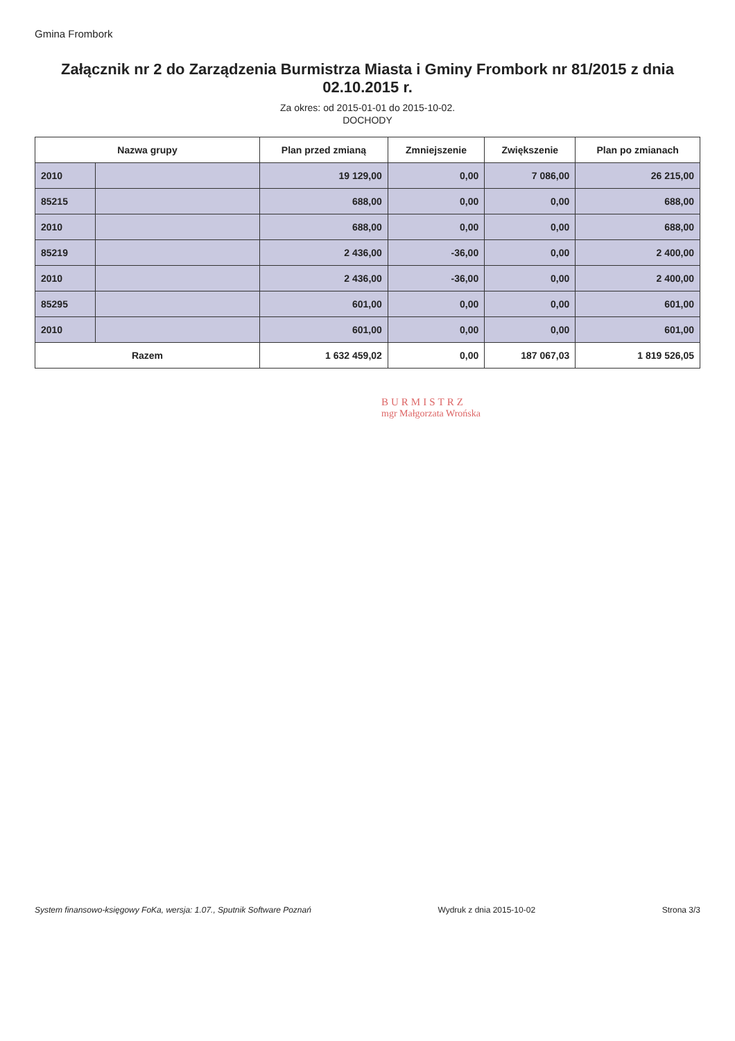Gmina Frombork
Załącznik nr 2 do Zarządzenia Burmistrza Miasta i Gminy Frombork nr 81/2015 z dnia 02.10.2015 r.
Za okres: od 2015-01-01 do 2015-10-02.
DOCHODY
| Nazwa grupy | | Plan przed zmianą | Zmniejszenie | Zwiększenie | Plan po zmianach |
| --- | --- | --- | --- | --- | --- |
| 2010 | | 19 129,00 | 0,00 | 7 086,00 | 26 215,00 |
| 85215 | | 688,00 | 0,00 | 0,00 | 688,00 |
| 2010 | | 688,00 | 0,00 | 0,00 | 688,00 |
| 85219 | | 2 436,00 | -36,00 | 0,00 | 2 400,00 |
| 2010 | | 2 436,00 | -36,00 | 0,00 | 2 400,00 |
| 85295 | | 601,00 | 0,00 | 0,00 | 601,00 |
| 2010 | | 601,00 | 0,00 | 0,00 | 601,00 |
| Razem | | 1 632 459,02 | 0,00 | 187 067,03 | 1 819 526,05 |
BURMISTRZ
mgr Małgorzata Wrońska
System finansowo-księgowy FoKa, wersja: 1.07., Sputnik Software Poznań Wydruk z dnia 2015-10-02 Strona 3/3